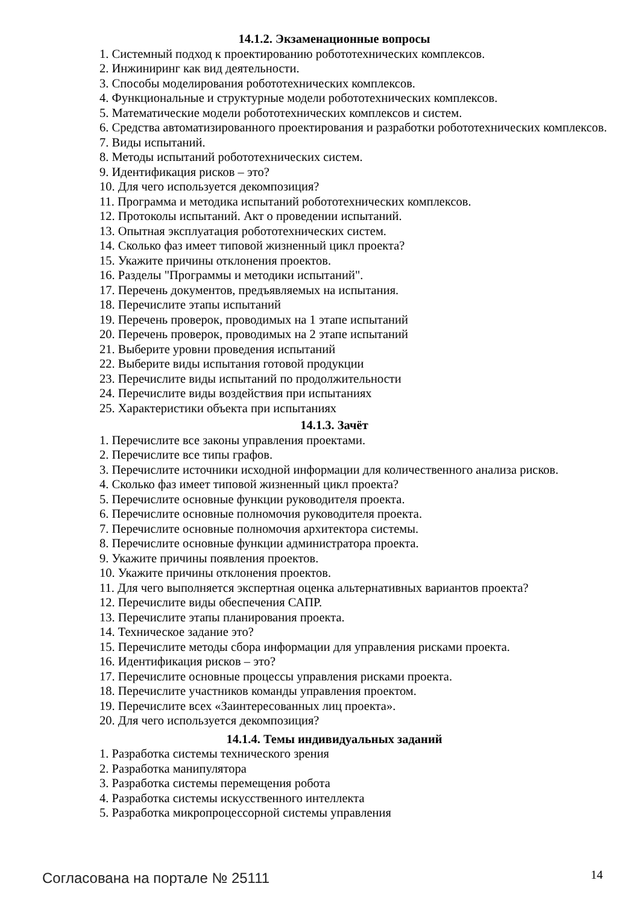14.1.2. Экзаменационные вопросы
1. Системный подход к проектированию робототехнических комплексов.
2. Инжиниринг как вид деятельности.
3. Способы моделирования робототехнических комплексов.
4. Функциональные и структурные модели робототехнических комплексов.
5. Математические модели робототехнических комплексов и систем.
6. Средства автоматизированного проектирования и разработки робототехнических комплексов.
7. Виды испытаний.
8. Методы испытаний робототехнических систем.
9. Идентификация рисков – это?
10. Для чего используется декомпозиция?
11. Программа и методика испытаний робототехнических комплексов.
12. Протоколы испытаний. Акт о проведении испытаний.
13. Опытная эксплуатация робототехнических систем.
14. Сколько фаз имеет типовой жизненный цикл проекта?
15. Укажите причины отклонения проектов.
16. Разделы "Программы и методики испытаний".
17. Перечень документов, предъявляемых на испытания.
18. Перечислите этапы испытаний
19. Перечень проверок, проводимых на 1 этапе испытаний
20. Перечень проверок, проводимых на 2 этапе испытаний
21. Выберите уровни проведения испытаний
22. Выберите виды испытания готовой продукции
23. Перечислите виды испытаний по продолжительности
24. Перечислите виды воздействия при испытаниях
25. Характеристики объекта при испытаниях
14.1.3. Зачёт
1. Перечислите все законы управления проектами.
2. Перечислите все типы графов.
3. Перечислите источники исходной информации для количественного анализа рисков.
4. Сколько фаз имеет типовой жизненный цикл проекта?
5. Перечислите основные функции руководителя проекта.
6. Перечислите основные полномочия руководителя проекта.
7. Перечислите основные полномочия архитектора системы.
8. Перечислите основные функции администратора проекта.
9. Укажите причины появления проектов.
10. Укажите причины отклонения проектов.
11. Для чего выполняется экспертная оценка альтернативных вариантов проекта?
12. Перечислите виды обеспечения САПР.
13. Перечислите этапы планирования проекта.
14. Техническое задание это?
15. Перечислите методы сбора информации для управления рисками проекта.
16. Идентификация рисков – это?
17. Перечислите основные процессы управления рисками проекта.
18. Перечислите участников команды управления проектом.
19. Перечислите всех «Заинтересованных лиц проекта».
20. Для чего используется декомпозиция?
14.1.4. Темы индивидуальных заданий
1. Разработка системы технического зрения
2. Разработка манипулятора
3. Разработка системы перемещения робота
4. Разработка системы искусственного интеллекта
5. Разработка микропроцессорной системы управления
Согласована на портале № 25111 14